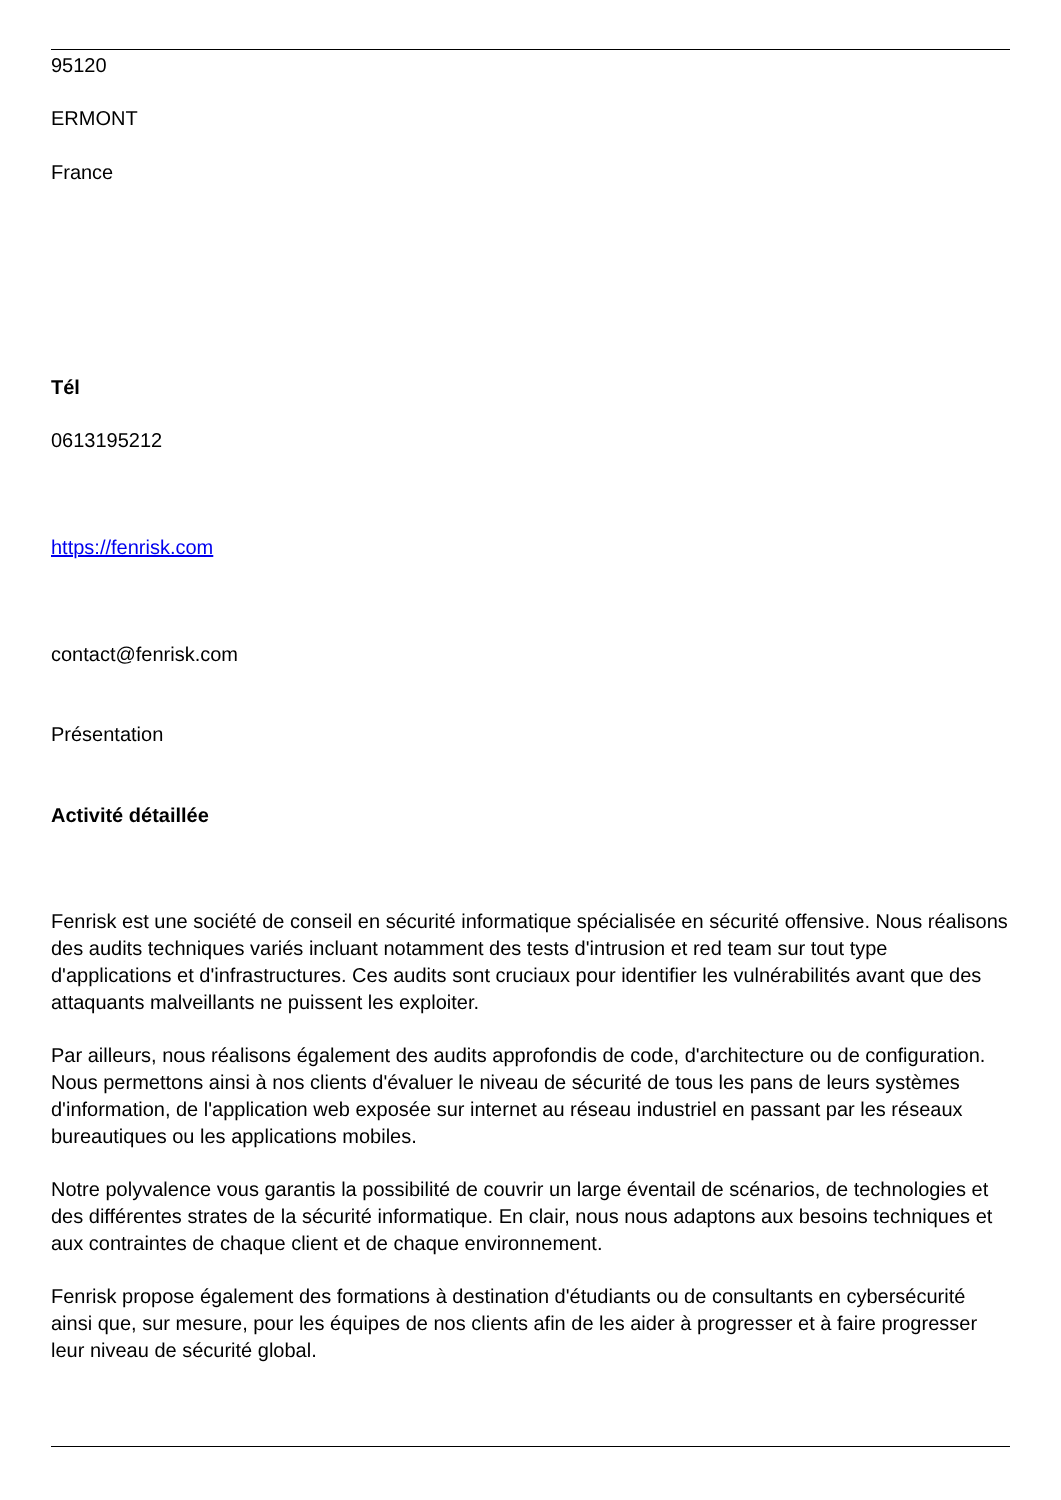95120
ERMONT
France
Tél
0613195212
https://fenrisk.com
contact@fenrisk.com
Présentation
Activité détaillée
Fenrisk est une société de conseil en sécurité informatique spécialisée en sécurité offensive. Nous réalisons des audits techniques variés incluant notamment des tests d'intrusion et red team sur tout type d'applications et d'infrastructures. Ces audits sont cruciaux pour identifier les vulnérabilités avant que des attaquants malveillants ne puissent les exploiter.
Par ailleurs, nous réalisons également des audits approfondis de code, d'architecture ou de configuration. Nous permettons ainsi à nos clients d'évaluer le niveau de sécurité de tous les pans de leurs systèmes d'information, de l'application web exposée sur internet au réseau industriel en passant par les réseaux bureautiques ou les applications mobiles.
Notre polyvalence vous garantis la possibilité de couvrir un large éventail de scénarios, de technologies et des différentes strates de la sécurité informatique. En clair, nous nous adaptons aux besoins techniques et aux contraintes de chaque client et de chaque environnement.
Fenrisk propose également des formations à destination d'étudiants ou de consultants en cybersécurité ainsi que, sur mesure, pour les équipes de nos clients afin de les aider à progresser et à faire progresser leur niveau de sécurité global.